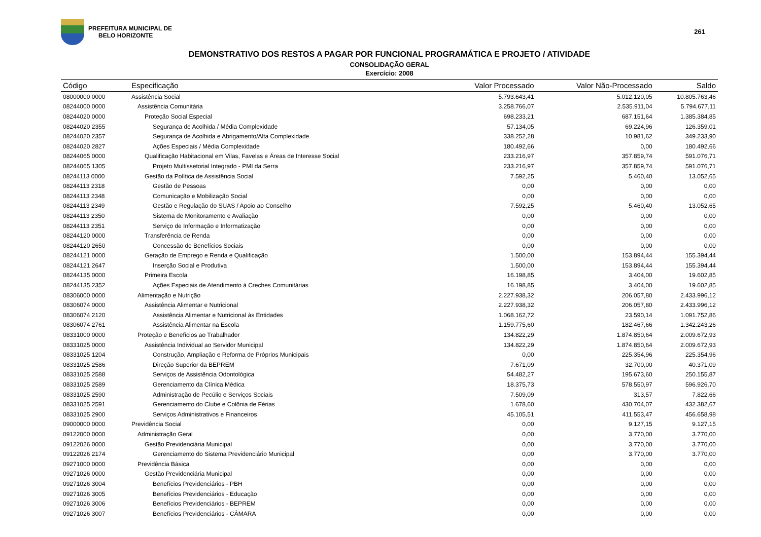PREFEITURA MUNICIPAL DE
BELO HORIZONTE
261
DEMONSTRATIVO DOS RESTOS A PAGAR POR FUNCIONAL PROGRAMÁTICA E PROJETO / ATIVIDADE
CONSOLIDAÇÃO GERAL
Exercício: 2008
| Código | Especificação | Valor Processado | Valor Não-Processado | Saldo |
| --- | --- | --- | --- | --- |
| 08000000 0000 | Assistência Social | 5.793.643,41 | 5.012.120,05 | 10.805.763,46 |
| 08244000 0000 | Assistência Comunitária | 3.258.766,07 | 2.535.911,04 | 5.794.677,11 |
| 08244020 0000 | Proteção Social Especial | 698.233,21 | 687.151,64 | 1.385.384,85 |
| 08244020 2355 | Segurança de Acolhida / Média Complexidade | 57.134,05 | 69.224,96 | 126.359,01 |
| 08244020 2357 | Segurança de Acolhida e Abrigamento/Alta Complexidade | 338.252,28 | 10.981,62 | 349.233,90 |
| 08244020 2827 | Ações Especiais / Média Complexidade | 180.492,66 | 0,00 | 180.492,66 |
| 08244065 0000 | Qualificação Habitacional em Vilas, Favelas e Áreas de Interesse Social | 233.216,97 | 357.859,74 | 591.076,71 |
| 08244065 1305 | Projeto Multissetorial Integrado - PMI da Serra | 233.216,97 | 357.859,74 | 591.076,71 |
| 08244113 0000 | Gestão da Política de Assistência Social | 7.592,25 | 5.460,40 | 13.052,65 |
| 08244113 2318 | Gestão de Pessoas | 0,00 | 0,00 | 0,00 |
| 08244113 2348 | Comunicação e Mobilização Social | 0,00 | 0,00 | 0,00 |
| 08244113 2349 | Gestão e Regulação do SUAS / Apoio ao Conselho | 7.592,25 | 5.460,40 | 13.052,65 |
| 08244113 2350 | Sistema de Monitoramento e Avaliação | 0,00 | 0,00 | 0,00 |
| 08244113 2351 | Serviço de Informação e Informatização | 0,00 | 0,00 | 0,00 |
| 08244120 0000 | Transferência de Renda | 0,00 | 0,00 | 0,00 |
| 08244120 2650 | Concessão de Benefícios Sociais | 0,00 | 0,00 | 0,00 |
| 08244121 0000 | Geração de Emprego e Renda e Qualificação | 1.500,00 | 153.894,44 | 155.394,44 |
| 08244121 2647 | Inserção Social e Produtiva | 1.500,00 | 153.894,44 | 155.394,44 |
| 08244135 0000 | Primeira Escola | 16.198,85 | 3.404,00 | 19.602,85 |
| 08244135 2352 | Ações Especiais de Atendimento à Creches Comunitárias | 16.198,85 | 3.404,00 | 19.602,85 |
| 08306000 0000 | Alimentação e Nutrição | 2.227.938,32 | 206.057,80 | 2.433.996,12 |
| 08306074 0000 | Assistência Alimentar e Nutricional | 2.227.938,32 | 206.057,80 | 2.433.996,12 |
| 08306074 2120 | Assistência Alimentar e Nutricional às Entidades | 1.068.162,72 | 23.590,14 | 1.091.752,86 |
| 08306074 2761 | Assistência Alimentar na Escola | 1.159.775,60 | 182.467,66 | 1.342.243,26 |
| 08331000 0000 | Proteção e Benefícios ao Trabalhador | 134.822,29 | 1.874.850,64 | 2.009.672,93 |
| 08331025 0000 | Assistência Individual ao Servidor Municipal | 134.822,29 | 1.874.850,64 | 2.009.672,93 |
| 08331025 1204 | Construção, Ampliação e Reforma de Próprios Municipais | 0,00 | 225.354,96 | 225.354,96 |
| 08331025 2586 | Direção Superior da BEPREM | 7.671,09 | 32.700,00 | 40.371,09 |
| 08331025 2588 | Serviços de Assistência Odontológica | 54.482,27 | 195.673,60 | 250.155,87 |
| 08331025 2589 | Gerenciamento da Clínica Médica | 18.375,73 | 578.550,97 | 596.926,70 |
| 08331025 2590 | Administração de Pecúlio e Serviços Sociais | 7.509,09 | 313,57 | 7.822,66 |
| 08331025 2591 | Gerenciamento do Clube e Colônia de Férias | 1.678,60 | 430.704,07 | 432.382,67 |
| 08331025 2900 | Serviços Administrativos e Financeiros | 45.105,51 | 411.553,47 | 456.658,98 |
| 09000000 0000 | Previdência Social | 0,00 | 9.127,15 | 9.127,15 |
| 09122000 0000 | Administração Geral | 0,00 | 3.770,00 | 3.770,00 |
| 09122026 0000 | Gestão Previdenciária Municipal | 0,00 | 3.770,00 | 3.770,00 |
| 09122026 2174 | Gerenciamento do Sistema Previdenciário Municipal | 0,00 | 3.770,00 | 3.770,00 |
| 09271000 0000 | Previdência Básica | 0,00 | 0,00 | 0,00 |
| 09271026 0000 | Gestão Previdenciária Municipal | 0,00 | 0,00 | 0,00 |
| 09271026 3004 | Benefícios Previdenciários - PBH | 0,00 | 0,00 | 0,00 |
| 09271026 3005 | Benefícios Previdenciários - Educação | 0,00 | 0,00 | 0,00 |
| 09271026 3006 | Benefícios Previdenciários - BEPREM | 0,00 | 0,00 | 0,00 |
| 09271026 3007 | Benefícios Previdenciários - CÂMARA | 0,00 | 0,00 | 0,00 |